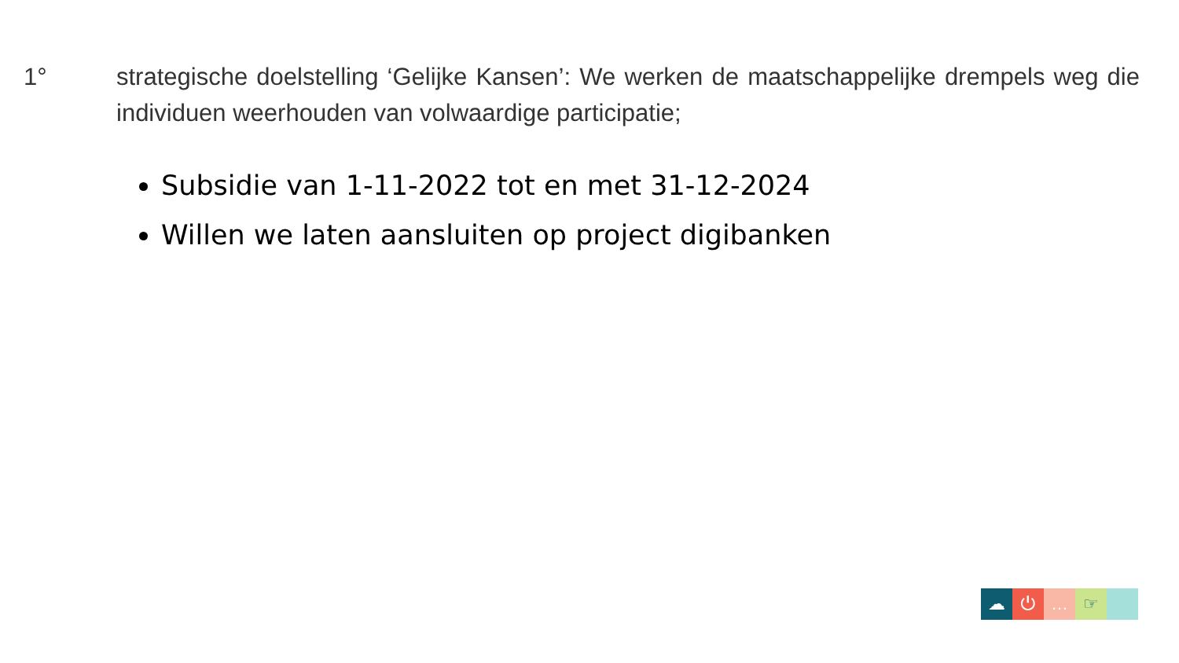1° strategische doelstelling ‘Gelijke Kansen’: We werken de maatschappelijke drempels weg die individuen weerhouden van volwaardige participatie;
Subsidie van 1-11-2022 tot en met 31-12-2024
Willen we laten aansluiten op project digibanken
☁ ⏻ … ☞